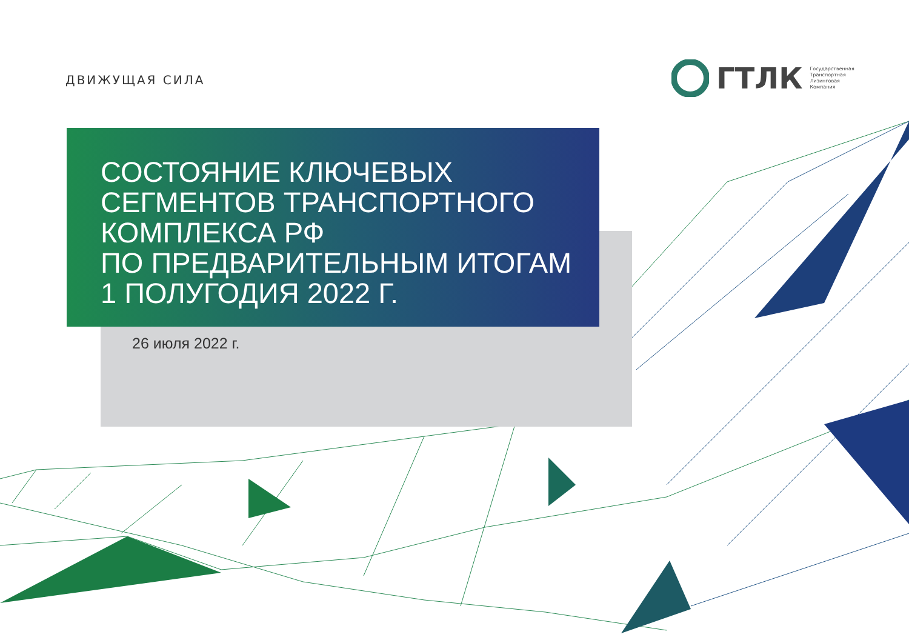ДВИЖУЩАЯ СИЛА
ГТЛК
Государственная
Транспортная
Лизинговая
Компания
СОСТОЯНИЕ КЛЮЧЕВЫХ
СЕГМЕНТОВ ТРАНСПОРТНОГО
КОМПЛЕКСА РФ
ПО ПРЕДВАРИТЕЛЬНЫМ ИТОГАМ
1 ПОЛУГОДИЯ 2022 Г.
26 июля 2022 г.